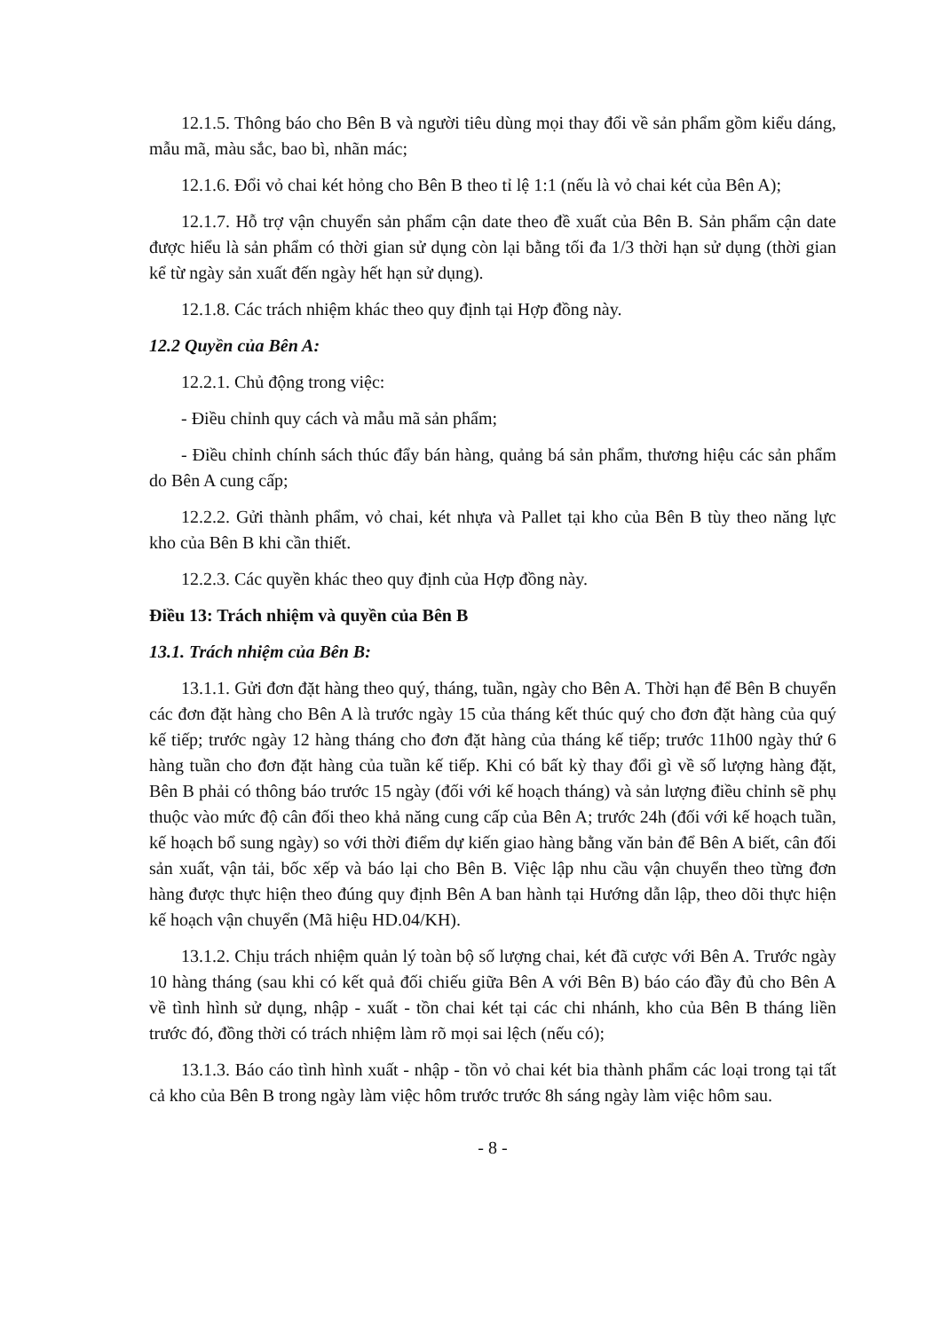12.1.5. Thông báo cho Bên B và người tiêu dùng mọi thay đổi về sản phẩm gồm kiểu dáng, mẫu mã, màu sắc, bao bì, nhãn mác;
12.1.6. Đổi vỏ chai két hỏng cho Bên B theo tỉ lệ 1:1 (nếu là vỏ chai két của Bên A);
12.1.7. Hỗ trợ vận chuyển sản phẩm cận date theo đề xuất của Bên B. Sản phẩm cận date được hiểu là sản phẩm có thời gian sử dụng còn lại bằng tối đa 1/3 thời hạn sử dụng (thời gian kể từ ngày sản xuất đến ngày hết hạn sử dụng).
12.1.8. Các trách nhiệm khác theo quy định tại Hợp đồng này.
12.2 Quyền của Bên A:
12.2.1. Chủ động trong việc:
- Điều chỉnh quy cách và mẫu mã sản phẩm;
- Điều chỉnh chính sách thúc đẩy bán hàng, quảng bá sản phẩm, thương hiệu các sản phẩm do Bên A cung cấp;
12.2.2. Gửi thành phẩm, vỏ chai, két nhựa và Pallet tại kho của Bên B tùy theo năng lực kho của Bên B khi cần thiết.
12.2.3. Các quyền khác theo quy định của Hợp đồng này.
Điều 13: Trách nhiệm và quyền của Bên B
13.1. Trách nhiệm của Bên B:
13.1.1. Gửi đơn đặt hàng theo quý, tháng, tuần, ngày cho Bên A. Thời hạn để Bên B chuyển các đơn đặt hàng cho Bên A là trước ngày 15 của tháng kết thúc quý cho đơn đặt hàng của quý kế tiếp; trước ngày 12 hàng tháng cho đơn đặt hàng của tháng kế tiếp; trước 11h00 ngày thứ 6 hàng tuần cho đơn đặt hàng của tuần kế tiếp. Khi có bất kỳ thay đổi gì về số lượng hàng đặt, Bên B phải có thông báo trước 15 ngày (đối với kế hoạch tháng) và sản lượng điều chỉnh sẽ phụ thuộc vào mức độ cân đối theo khả năng cung cấp của Bên A; trước 24h (đối với kế hoạch tuần, kế hoạch bổ sung ngày) so với thời điểm dự kiến giao hàng bằng văn bản để Bên A biết, cân đối sản xuất, vận tải, bốc xếp và báo lại cho Bên B. Việc lập nhu cầu vận chuyển theo từng đơn hàng được thực hiện theo đúng quy định Bên A ban hành tại Hướng dẫn lập, theo dõi thực hiện kế hoạch vận chuyển (Mã hiệu HD.04/KH).
13.1.2. Chịu trách nhiệm quản lý toàn bộ số lượng chai, két đã cược với Bên A. Trước ngày 10 hàng tháng (sau khi có kết quả đối chiếu giữa Bên A với Bên B) báo cáo đầy đủ cho Bên A về tình hình sử dụng, nhập - xuất - tồn chai két tại các chi nhánh, kho của Bên B tháng liền trước đó, đồng thời có trách nhiệm làm rõ mọi sai lệch (nếu có);
13.1.3. Báo cáo tình hình xuất - nhập - tồn vỏ chai két bia thành phẩm các loại trong tại tất cả kho của Bên B trong ngày làm việc hôm trước trước 8h sáng ngày làm việc hôm sau.
- 8 -